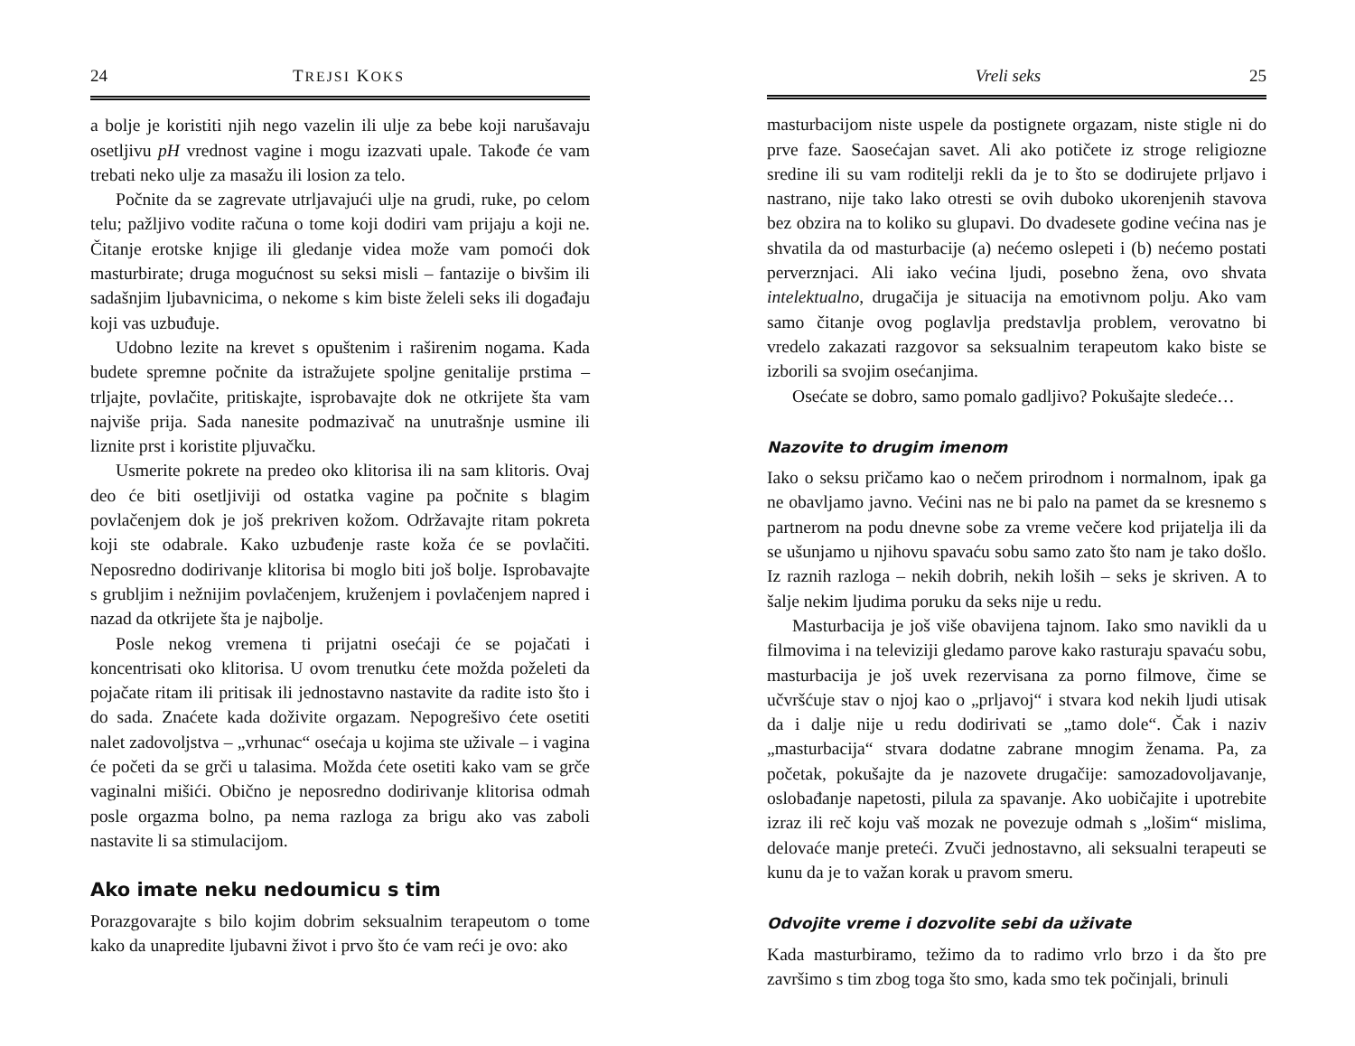24 TREJSI KOKS
a bolje je koristiti njih nego vazelin ili ulje za bebe koji narušavaju osetljivu pH vrednost vagine i mogu izazvati upale. Takođe će vam trebati neko ulje za masažu ili losion za telo.
Počnite da se zagrevate utrljavajući ulje na grudi, ruke, po celom telu; pažljivo vodite računa o tome koji dodiri vam prijaju a koji ne. Čitanje erotske knjige ili gledanje videa može vam pomoći dok masturbirate; druga mogućnost su seksi misli – fantazije o bivšim ili sadašnjim ljubavnicima, o nekome s kim biste želeli seks ili događaju koji vas uzbuđuje.
Udobno lezite na krevet s opuštenim i raširenim nogama. Kada budete spremne počnite da istražujete spoljne genitalije prstima – trljajte, povlačite, pritiskajte, isprobavajte dok ne otkrijete šta vam najviše prija. Sada nanesite podmazivač na unutrašnje usmine ili liznite prst i koristite pljuvačku.
Usmerite pokrete na predeo oko klitorisa ili na sam klitoris. Ovaj deo će biti osetljiviji od ostatka vagine pa počnite s blagim povlačenjem dok je još prekriven kožom. Održavajte ritam pokreta koji ste odabrale. Kako uzbuđenje raste koža će se povlačiti. Neposredno dodirivanje klitorisa bi moglo biti još bolje. Isprobavajte s grubljim i nežnijim povlačenjem, kruženjem i povlačenjem napred i nazad da otkrijete šta je najbolje.
Posle nekog vremena ti prijatni osećaji će se pojačati i koncentrisati oko klitorisa. U ovom trenutku ćete možda poželeti da pojačate ritam ili pritisak ili jednostavno nastavite da radite isto što i do sada. Znaćete kada doživite orgazam. Nepogrešivo ćete osetiti nalet zadovoljstva – „vrhunac“ osećaja u kojima ste uživale – i vagina će početi da se grči u talasima. Možda ćete osetiti kako vam se grče vaginalni mišići. Obično je neposredno dodirivanje klitorisa odmah posle orgazma bolno, pa nema razloga za brigu ako vas zaboli nastavite li sa stimulacijom.
Ako imate neku nedoumicu s tim
Porazgovarajte s bilo kojim dobrim seksualnim terapeutom o tome kako da unapredite ljubavni život i prvo što će vam reći je ovo: ako
Vreli seks 25
masturbacijom niste uspele da postignete orgazam, niste stigle ni do prve faze. Saosećajan savet. Ali ako potičete iz stroge religiozne sredine ili su vam roditelji rekli da je to što se dodirujete prljavo i nastrano, nije tako lako otresti se ovih duboko ukorenjenih stavova bez obzira na to koliko su glupavi. Do dvadesete godine većina nas je shvatila da od masturbacije (a) nećemo oslepeti i (b) nećemo postati perverznjaci. Ali iako većina ljudi, posebno žena, ovo shvata intelektualno, drugačija je situacija na emotivnom polju. Ako vam samo čitanje ovog poglavlja predstavlja problem, verovatno bi vredelo zakazati razgovor sa seksualnim terapeutom kako biste se izborili sa svojim osećanjima.
Osećate se dobro, samo pomalo gadljivo? Pokušajte sledeće…
Nazovite to drugim imenom
Iako o seksu pričamo kao o nečem prirodnom i normalnom, ipak ga ne obavljamo javno. Većini nas ne bi palo na pamet da se kresnemo s partnerom na podu dnevne sobe za vreme večere kod prijatelja ili da se ušunjamo u njihovu spavaću sobu samo zato što nam je tako došlo. Iz raznih razloga – nekih dobrih, nekih loših – seks je skriven. A to šalje nekim ljudima poruku da seks nije u redu.
Masturbacija je još više obavijena tajnom. Iako smo navikli da u filmovima i na televiziji gledamo parove kako rasturaju spavaću sobu, masturbacija je još uvek rezervisana za porno filmove, čime se učvršćuje stav o njoj kao o „prljavoj“ i stvara kod nekih ljudi utisak da i dalje nije u redu dodirivati se „tamo dole“. Čak i naziv „masturbacija“ stvara dodatne zabrane mnogim ženama. Pa, za početak, pokušajte da je nazovete drugačije: samozadovoljavanje, oslobađanje napetosti, pilula za spavanje. Ako uobičajite i upotrebite izraz ili reč koju vaš mozak ne povezuje odmah s „lošim“ mislima, delovaće manje preteći. Zvuči jednostavno, ali seksualni terapeuti se kunu da je to važan korak u pravom smeru.
Odvojite vreme i dozvolite sebi da uživate
Kada masturbiramo, težimo da to radimo vrlo brzo i da što pre završimo s tim zbog toga što smo, kada smo tek počinjali, brinuli